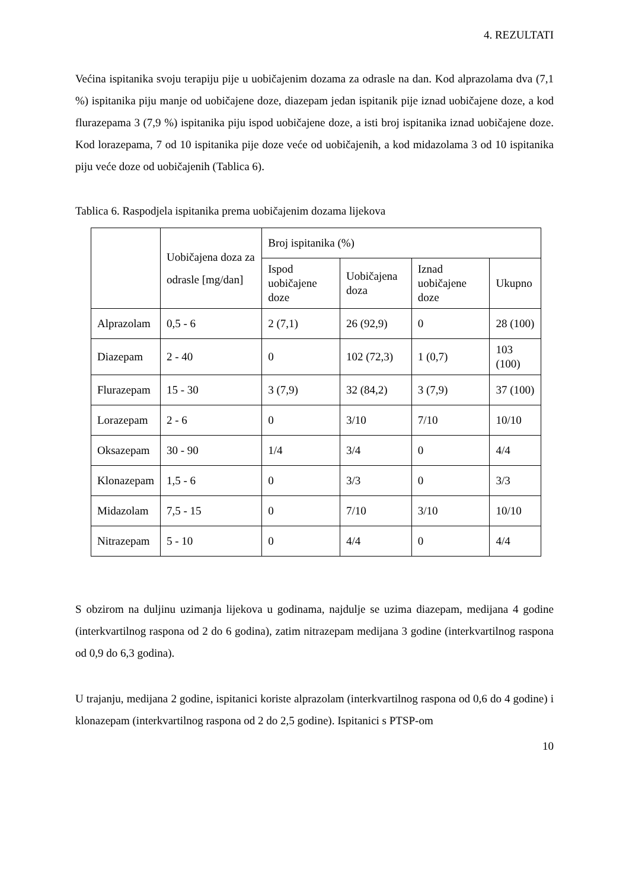4. REZULTATI
Većina ispitanika svoju terapiju pije u uobičajenim dozama za odrasle na dan. Kod alprazolama dva (7,1 %) ispitanika piju manje od uobičajene doze, diazepam jedan ispitanik pije iznad uobičajene doze, a kod flurazepama 3 (7,9 %) ispitanika piju ispod uobičajene doze, a isti broj ispitanika iznad uobičajene doze. Kod lorazepama, 7 od 10 ispitanika pije doze veće od uobičajenih, a kod midazolama 3 od 10 ispitanika piju veće doze od uobičajenih (Tablica 6).
Tablica 6. Raspodjela ispitanika prema uobičajenim dozama lijekova
| | Uobičajena doza za odrasle [mg/dan] | Broj ispitanika (%) | | | |
| --- | --- | --- | --- | --- | --- |
| | | Ispod uobičajene doze | Uobičajena doza | Iznad uobičajene doze | Ukupno |
| Alprazolam | 0,5 - 6 | 2 (7,1) | 26 (92,9) | 0 | 28 (100) |
| Diazepam | 2 - 40 | 0 | 102 (72,3) | 1 (0,7) | 103 (100) |
| Flurazepam | 15 - 30 | 3 (7,9) | 32 (84,2) | 3 (7,9) | 37 (100) |
| Lorazepam | 2 - 6 | 0 | 3/10 | 7/10 | 10/10 |
| Oksazepam | 30 - 90 | 1/4 | 3/4 | 0 | 4/4 |
| Klonazepam | 1,5 - 6 | 0 | 3/3 | 0 | 3/3 |
| Midazolam | 7,5 - 15 | 0 | 7/10 | 3/10 | 10/10 |
| Nitrazepam | 5 - 10 | 0 | 4/4 | 0 | 4/4 |
S obzirom na duljinu uzimanja lijekova u godinama, najdulje se uzima diazepam, medijana 4 godine (interkvartilnog raspona od 2 do 6 godina), zatim nitrazepam medijana 3 godine (interkvartilnog raspona od 0,9 do 6,3 godina).
U trajanju, medijana 2 godine, ispitanici koriste alprazolam (interkvartilnog raspona od 0,6 do 4 godine) i klonazepam (interkvartilnog raspona od 2 do 2,5 godine). Ispitanici s PTSP-om
10